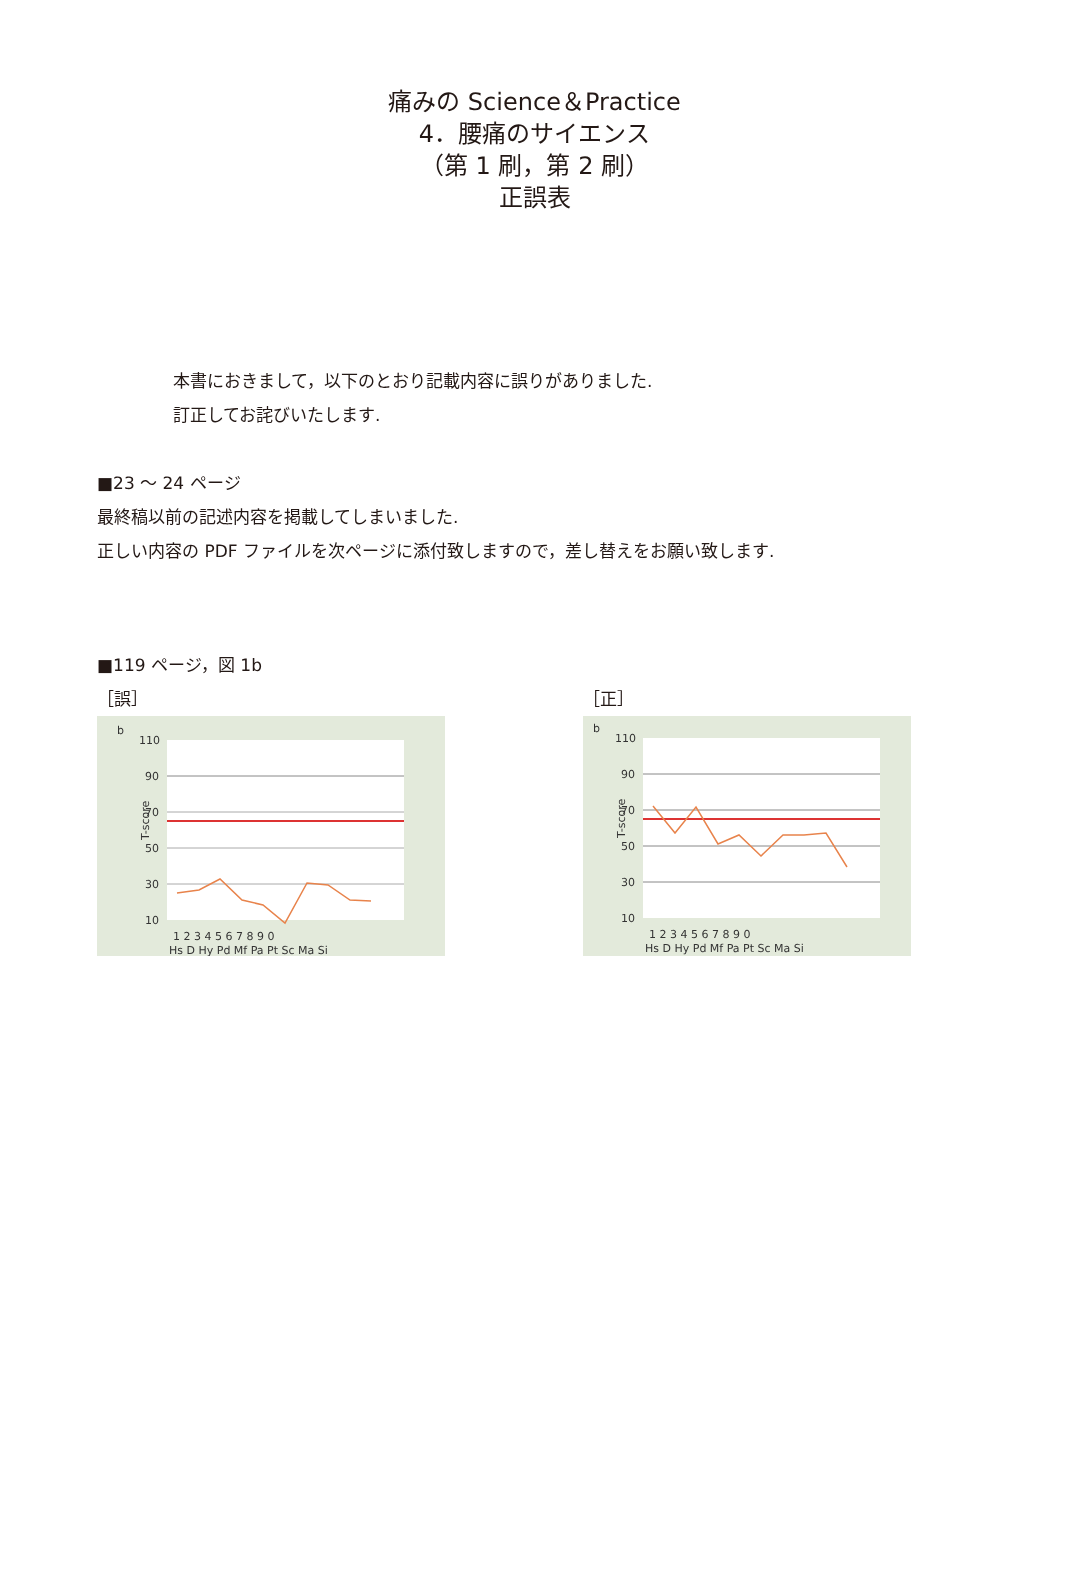痛みの Science＆Practice
4．腰痛のサイエンス
（第 1 刷，第 2 刷）
正誤表
本書におきまして，以下のとおり記載内容に誤りがありました.
訂正してお詫びいたします.
■23 ～ 24 ページ
最終稿以前の記述内容を掲載してしまいました.
正しい内容の PDF ファイルを次ページに添付致しますので，差し替えをお願い致します.
■119 ページ，図 1b
［誤］
b
110
90
70
50
30
10
T-score
1 2 3 4 5 6 7 8 9 0
Hs D Hy Pd Mf Pa Pt Sc Ma Si
［正］
b
110
90
70
50
30
10
T-score
1 2 3 4 5 6 7 8 9 0
Hs D Hy Pd Mf Pa Pt Sc Ma Si